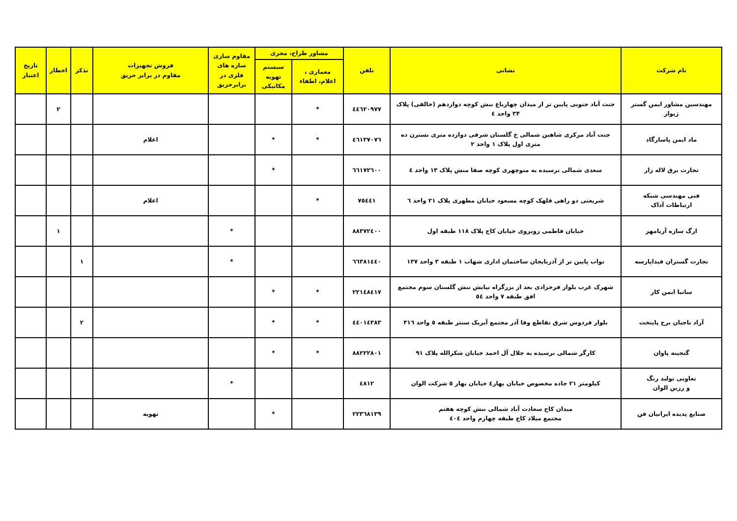| نام شرکت | نشانی | تلفن | مشاور طراح، مجری | | مقاوم سازی سازه های فلزی در برابرحریق | فروش تجهیزات مقاوم در برابر حریق | تذکر | اخطار | تاریخ اعتبار |
| --- | --- | --- | --- | --- | --- | --- | --- | --- | --- |
| | | | معماری ، اعلام، اطفاء | سیستم تهویه مکانیکی | | | | | |
| مهندسین مشاور ایمن گستر ژیوار | جنت آباد جنوبی پایین تر از میدان چهارباغ نبش کوچه دوازدهم (خالقی) پلاک ۳۴ واحد ٤ | ٤٤٦٢٠٩٧٧ | * | | | | | ۲ | |
| ماد ایمن پاسارگاد | جنت آباد مرکزی شاهین شمالی خ گلستان شرقی دوازده متری نسترن ده متری اول پلاک ۱ واحد ۲ | ٤٦١٣٧٠٧٦ | * | * | | اعلام | | | |
| تجارت برق لاله زار | سعدی شمالی نرسیده به منوچهری کوچه صفا منش پلاک ۱۳ واحد ٤ | ٦٦١٧٢٦٠٠ | | * | | | | | |
| فنی مهندسی شبکه ارتباطات آداک | شریعتی دو راهی قلهک کوچه مسعود خیابان مطهری پلاک ۲۱ واحد ٦ | ۷٥٤٤۱ | * | | | اعلام | | | |
| ارگ سازه آریامهر | خیابان فاطمی روبروی خیابان کاج پلاک ۱۱۸ طبقه اول | ۸۸۳۷۲٤۰۰ | | | * | | | ۱ | |
| تجارت گستران فیداپارسه | نواب پایین تر از آذربایجان ساختمان اداری شهاب ۱ طبقه ۳ واحد ۱۳۷ | ٦٦۳۸۱٤٤٠ | | | * | | ۱ | | |
| ساتیا ایمن کار | شهرک غرب بلوار فرحزادی بعد از بزرگراه نیایش نبش گلستان سوم مجتمع افق طبقه ۷ واحد ٥٤ | ۲۲۱٤۸٤۱۷ | * | * | | | | | |
| آراد ناجیان برج پایتخت | بلوار فردوس شرق تقاطع وفا آذر مجتمع آیریک سنتر طبقه ٥ واحد ۳۱٦ | ٤٤٠۱٤۳۸۳ | * | * | | | ۲ | | |
| گنجینه پاوان | کارگر شمالی نرسیده به جلال آل احمد خیابان شکرالله پلاک ۹۱ | ۸۸۲۲۲۸۰۱ | * | * | | | | | |
| تعاونی تولید رنگ و رزین الوان | کیلومتر ۲۱ جاده مخصوص خیابان بهار٤ خیابان بهار ٥ شرکت الوان | ٤۸۱۲ | | | * | | | | |
| صنایع پدیده ایرانیان فن | میدان کاج سعادت آباد شمالی نبش کوچه هفتم مجتمع میلاد کاج طبقه چهارم واحد ٤٠٤ | ۲۲۳٦۸۱۳۹ | | * | | تهویه | | | |